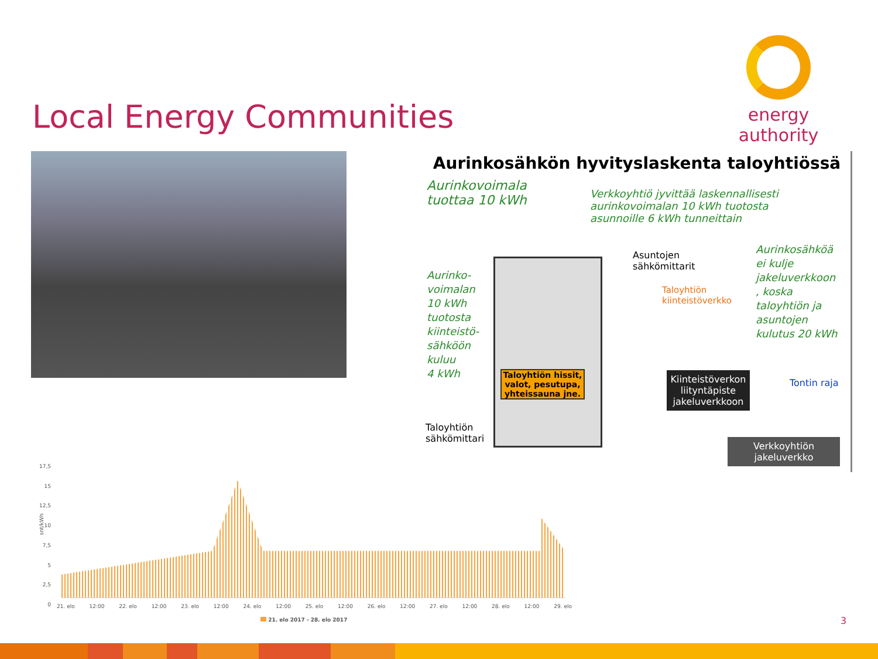Local Energy Communities
energy authority
Aurinkosähkön hyvityslaskenta taloyhtiössä
Aurinkovoimala
tuottaa 10 kWh
Verkkoyhtiö jyvittää laskennallisesti
aurinkovoimalan 10 kWh tuotosta
asunnoille 6 kWh tunneittain
Aurinko-
voimalan
10 kWh
tuotosta
kiinteistö-
sähköön
kuluu
4 kWh
Asuntojen
sähkömittarit
Taloyhtiön
kiinteistöverkko
Aurinkosähköä
ei kulje
jakeluverkkoon
, koska
taloyhtiön ja
asuntojen
kulutus 20 kWh
Taloyhtiön hissit, valot, pesutupa, yhteissauna jne.
Kiinteistöverkon liityntäpiste jakeluverkkoon
Tontin raja
Taloyhtiön
sähkömittari
Verkkoyhtiön jakeluverkko
17,5
15
12,5
10
7,5
5
2,5
0
snt/kWh
21. elo 12:00 22. elo 12:00 23. elo 12:00 24. elo 12:00 25. elo 12:00 26. elo 12:00 27. elo 12:00 28. elo 12:00 29. elo
21. elo 2017 - 28. elo 2017
3